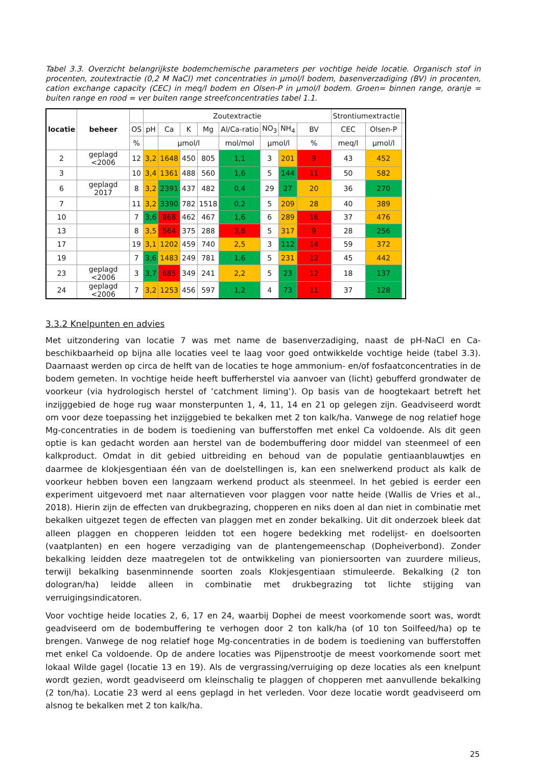Tabel 3.3. Overzicht belangrijkste bodemchemische parameters per vochtige heide locatie. Organisch stof in procenten, zoutextractie (0,2 M NaCl) met concentraties in µmol/l bodem, basenverzadiging (BV) in procenten, cation exchange capacity (CEC) in meq/l bodem en Olsen-P in µmol/l bodem. Groen= binnen range, oranje = buiten range en rood = ver buiten range streefconcentraties tabel 1.1.
| locatie | beheer | | Zoutextractie | | | | | | | | Strontiumextractie | | |
| --- | --- | --- | --- | --- | --- | --- | --- | --- | --- | --- | --- | --- | --- |
| | | OS | pH | Ca | K | Mg | Al/Ca-ratio | NO<sub>3</sub> | NH<sub>4</sub> | BV | CEC | Olsen-P | |
| | | % | | µmol/l | | | mol/mol | µmol/l | | % | meq/l | µmol/l | |
| 2 | geplagd <2006 | 12 | 3,2 | 1648 | 450 | 805 | 1,1 | 3 | 201 | 9 | 43 | 452 | |
| 3 | | 10 | 3,4 | 1361 | 488 | 560 | 1,6 | 5 | 144 | 11 | 50 | 582 | |
| 6 | geplagd 2017 | 8 | 3,2 | 2391 | 437 | 482 | 0,4 | 29 | 27 | 20 | 36 | 270 | |
| 7 | | 11 | 3,2 | 3390 | 782 | 1518 | 0,2 | 5 | 209 | 28 | 40 | 389 | |
| 10 | | 7 | 3,6 | 868 | 462 | 467 | 1,6 | 6 | 289 | 16 | 37 | 476 | |
| 13 | | 8 | 3,5 | 564 | 375 | 288 | 3,8 | 5 | 317 | 9 | 28 | 256 | |
| 17 | | 19 | 3,1 | 1202 | 459 | 740 | 2,5 | 3 | 112 | 14 | 59 | 372 | |
| 19 | | 7 | 3,6 | 1483 | 249 | 781 | 1,6 | 5 | 231 | 12 | 45 | 442 | |
| 23 | geplagd <2006 | 3 | 3,7 | 685 | 349 | 241 | 2,2 | 5 | 23 | 12 | 18 | 137 | |
| 24 | geplagd <2006 | 7 | 3,2 | 1253 | 456 | 597 | 1,2 | 4 | 73 | 11 | 37 | 128 | |
3.3.2 Knelpunten en advies
Met uitzondering van locatie 7 was met name de basenverzadiging, naast de pH-NaCl en Ca-beschikbaarheid op bijna alle locaties veel te laag voor goed ontwikkelde vochtige heide (tabel 3.3). Daarnaast werden op circa de helft van de locaties te hoge ammonium- en/of fosfaatconcentraties in de bodem gemeten. In vochtige heide heeft bufferherstel via aanvoer van (licht) gebufferd grondwater de voorkeur (via hydrologisch herstel of ‘catchment liming’). Op basis van de hoogtekaart betreft het inzijggebied de hoge rug waar monsterpunten 1, 4, 11, 14 en 21 op gelegen zijn. Geadviseerd wordt om voor deze toepassing het inzijggebied te bekalken met 2 ton kalk/ha. Vanwege de nog relatief hoge Mg-concentraties in de bodem is toediening van bufferstoffen met enkel Ca voldoende. Als dit geen optie is kan gedacht worden aan herstel van de bodembuffering door middel van steenmeel of een kalkproduct. Omdat in dit gebied uitbreiding en behoud van de populatie gentiaanblauwtjes en daarmee de klokjesgentiaan één van de doelstellingen is, kan een snelwerkend product als kalk de voorkeur hebben boven een langzaam werkend product als steenmeel. In het gebied is eerder een experiment uitgevoerd met naar alternatieven voor plaggen voor natte heide (Wallis de Vries et al., 2018). Hierin zijn de effecten van drukbegrazing, chopperen en niks doen al dan niet in combinatie met bekalken uitgezet tegen de effecten van plaggen met en zonder bekalking. Uit dit onderzoek bleek dat alleen plaggen en chopperen leidden tot een hogere bedekking met rodelijst- en doelsoorten (vaatplanten) en een hogere verzadiging van de plantengemeenschap (Dopheiverbond). Zonder bekalking leidden deze maatregelen tot de ontwikkeling van pioniersoorten van zuurdere milieus, terwijl bekalking basenminnende soorten zoals Klokjesgentiaan stimuleerde. Bekalking (2 ton dologran/ha) leidde alleen in combinatie met drukbegrazing tot lichte stijging van verruigingsindicatoren.
Voor vochtige heide locaties 2, 6, 17 en 24, waarbij Dophei de meest voorkomende soort was, wordt geadviseerd om de bodembuffering te verhogen door 2 ton kalk/ha (of 10 ton Soilfeed/ha) op te brengen. Vanwege de nog relatief hoge Mg-concentraties in de bodem is toediening van bufferstoffen met enkel Ca voldoende. Op de andere locaties was Pijpenstrootje de meest voorkomende soort met lokaal Wilde gagel (locatie 13 en 19). Als de vergrassing/verruiging op deze locaties als een knelpunt wordt gezien, wordt geadviseerd om kleinschalig te plaggen of chopperen met aanvullende bekalking (2 ton/ha). Locatie 23 werd al eens geplagd in het verleden. Voor deze locatie wordt geadviseerd om alsnog te bekalken met 2 ton kalk/ha.
25